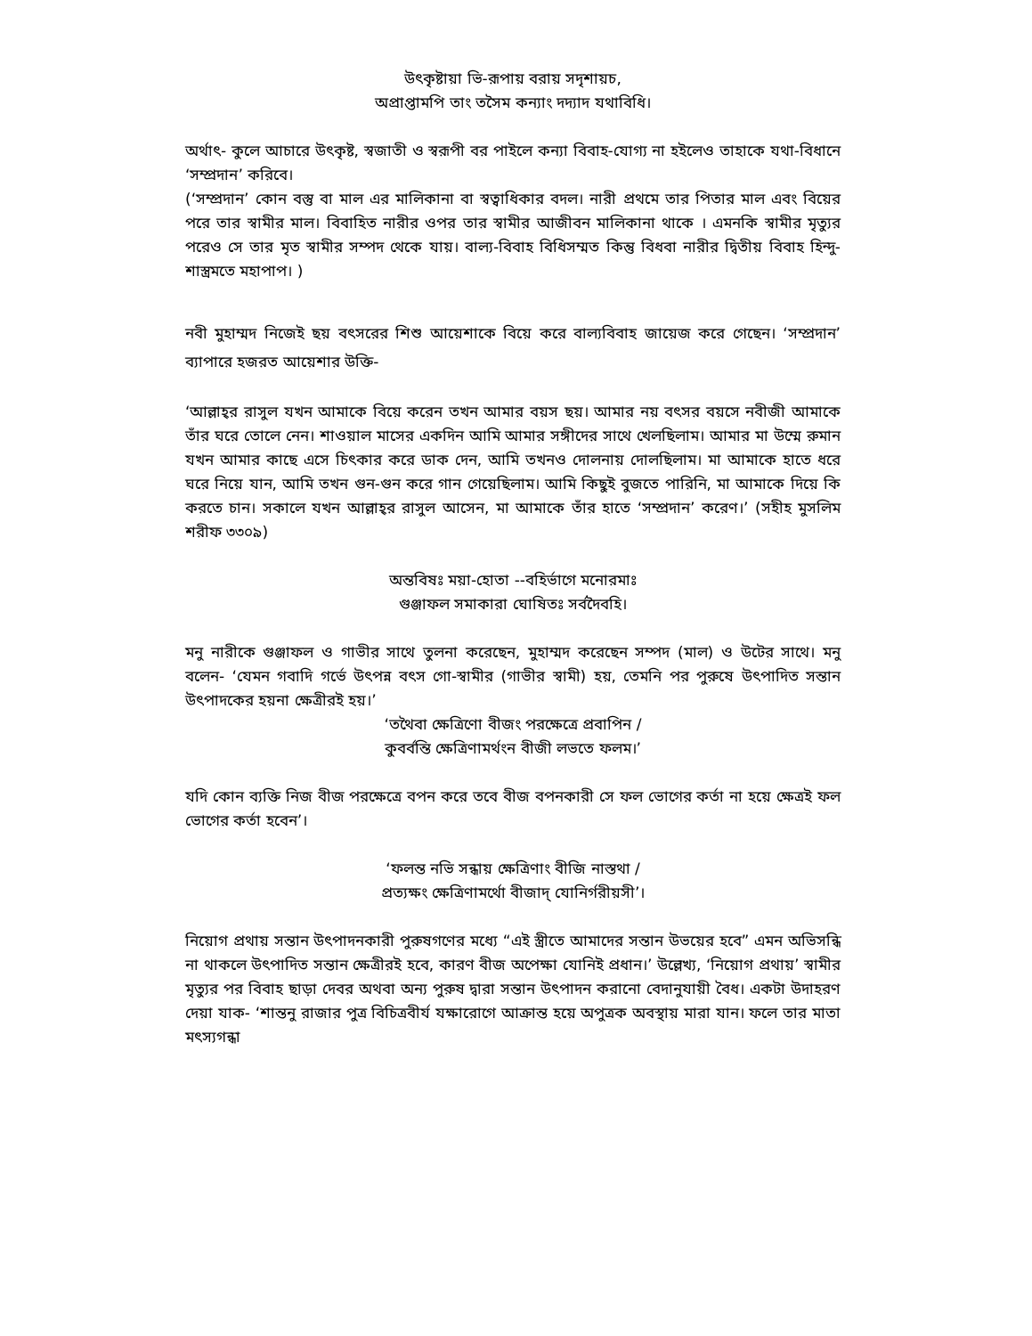উৎকৃষ্টায়া ভি-রূপায় বরায় সদৃশায়চ,
অপ্রাপ্তামপি তাং তসৈম কন্যাং দদ্যাদ যথাবিধি।
অর্থাৎ- কুলে আচারে উৎকৃষ্ট, স্বজাতী ও স্বরূপী বর পাইলে কন্যা বিবাহ-যোগ্য না হইলেও তাহাকে যথা-বিধানে ‘সম্প্রদান’ করিবে।
(‘সম্প্রদান’ কোন বস্তু বা মাল এর মালিকানা বা স্বত্বাধিকার বদল। নারী প্রথমে তার পিতার মাল এবং বিয়ের পরে তার স্বামীর মাল। বিবাহিত নারীর ওপর তার স্বামীর আজীবন মালিকানা থাকে । এমনকি স্বামীর মৃত্যুর পরেও সে তার মৃত স্বামীর সম্পদ থেকে যায়। বাল্য-বিবাহ বিধিসম্মত কিন্তু বিধবা নারীর দ্বিতীয় বিবাহ হিন্দু-শাস্ত্রমতে মহাপাপ। )
নবী মুহাম্মদ নিজেই ছয় বৎসরের শিশু আয়েশাকে বিয়ে করে বাল্যবিবাহ জায়েজ করে গেছেন। ‘সম্প্রদান’ ব্যাপারে হজরত আয়েশার উক্তি-
‘আল্লাহ্‌র রাসুল যখন আমাকে বিয়ে করেন তখন আমার বয়স ছয়। আমার নয় বৎসর বয়সে নবীজী আমাকে তাঁর ঘরে তোলে নেন। শাওয়াল মাসের একদিন আমি আমার সঙ্গীদের সাথে খেলছিলাম। আমার মা উম্মে রুমান যখন আমার কাছে এসে চিৎকার করে ডাক দেন, আমি তখনও দোলনায় দোলছিলাম। মা আমাকে হাতে ধরে ঘরে নিয়ে যান, আমি তখন গুন-গুন করে গান গেয়েছিলাম। আমি কিছুই বুজতে পারিনি, মা আমাকে দিয়ে কি করতে চান। সকালে যখন আল্লাহ্‌র রাসুল আসেন, মা আমাকে তাঁর হাতে ‘সম্প্রদান’ করেণ।’ (সহীহ মুসলিম শরীফ ৩৩০৯)
অন্তবিষঃ ময়া-হোতা --বহির্ভাগে মনোরমাঃ
গুঞ্জাফল সমাকারা ঘোষিতঃ সর্বদৈবহি।
মনু নারীকে গুঞ্জাফল ও গাভীর সাথে তুলনা করেছেন, মুহাম্মদ করেছেন সম্পদ (মাল) ও উটের সাথে। মনু বলেন- ‘যেমন গবাদি গর্ভে উৎপন্ন বৎস গো-স্বামীর (গাভীর স্বামী) হয়, তেমনি পর পুরুষে উৎপাদিত সন্তান উৎপাদকের হয়না ক্ষেত্রীরই হয়।’
‘তথৈবা ক্ষেত্রিণো বীজং পরক্ষেত্রে প্রবাপিন /
কুবর্বন্তি ক্ষেত্রিণামর্থংন বীজী লভতে ফলম।’
যদি কোন ব্যক্তি নিজ বীজ পরক্ষেত্রে বপন করে তবে বীজ বপনকারী সে ফল ভোগের কর্তা না হয়ে ক্ষেত্রই ফল ভোগের কর্তা হবেন’।
‘ফলন্ত নভি সন্ধায় ক্ষেত্রিণাং বীজি নাস্তথা /
প্রত্যক্ষং ক্ষেত্রিণামর্থো বীজাদ্ যোনির্গরীয়সী’।
নিয়োগ প্রথায় সন্তান উৎপাদনকারী পুরুষগণের মধ্যে “এই স্ত্রীতে আমাদের সন্তান উভয়ের হবে” এমন অভিসন্ধি না থাকলে উৎপাদিত সন্তান ক্ষেত্রীরই হবে, কারণ বীজ অপেক্ষা যোনিই প্রধান।’ উল্লেখ্য, ‘নিয়োগ প্রথায়’ স্বামীর মৃত্যুর পর বিবাহ ছাড়া দেবর অথবা অন্য পুরুষ দ্বারা সন্তান উৎপাদন করানো বেদানুযায়ী বৈধ। একটা উদাহরণ দেয়া যাক- ‘শান্তনু রাজার পুত্র বিচিত্রবীর্য যক্ষারোগে আক্রান্ত হয়ে অপুত্রক অবস্থায় মারা যান। ফলে তার মাতা মৎস্যগন্ধা